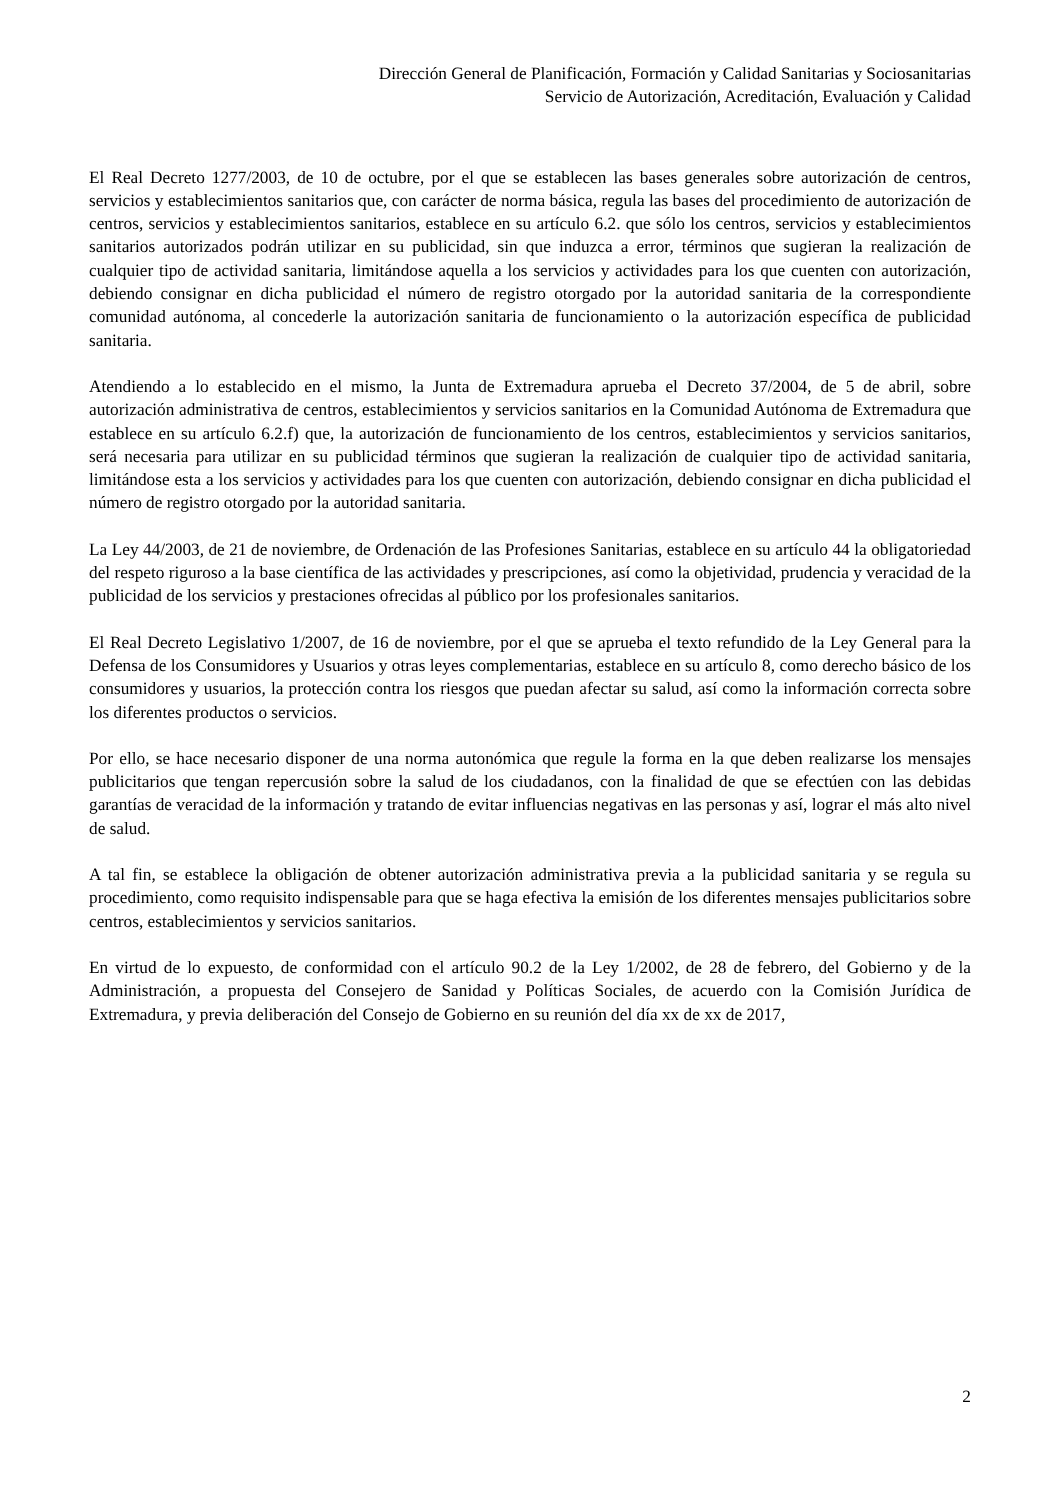Dirección General de Planificación, Formación y Calidad Sanitarias y Sociosanitarias
Servicio de Autorización, Acreditación, Evaluación y Calidad
El Real Decreto 1277/2003, de 10 de octubre, por el que se establecen las bases generales sobre autorización de centros, servicios y establecimientos sanitarios que, con carácter de norma básica, regula las bases del procedimiento de autorización de centros, servicios y establecimientos sanitarios, establece en su artículo 6.2. que sólo los centros, servicios y establecimientos sanitarios autorizados podrán utilizar en su publicidad, sin que induzca a error, términos que sugieran la realización de cualquier tipo de actividad sanitaria, limitándose aquella a los servicios y actividades para los que cuenten con autorización, debiendo consignar en dicha publicidad el número de registro otorgado por la autoridad sanitaria de la correspondiente comunidad autónoma, al concederle la autorización sanitaria de funcionamiento o la autorización específica de publicidad sanitaria.
Atendiendo a lo establecido en el mismo, la Junta de Extremadura aprueba el Decreto 37/2004, de 5 de abril, sobre autorización administrativa de centros, establecimientos y servicios sanitarios en la Comunidad Autónoma de Extremadura que establece en su artículo 6.2.f) que, la autorización de funcionamiento de los centros, establecimientos y servicios sanitarios, será necesaria para utilizar en su publicidad términos que sugieran la realización de cualquier tipo de actividad sanitaria, limitándose esta a los servicios y actividades para los que cuenten con autorización, debiendo consignar en dicha publicidad el número de registro otorgado por la autoridad sanitaria.
La Ley 44/2003, de 21 de noviembre, de Ordenación de las Profesiones Sanitarias, establece en su artículo 44 la obligatoriedad del respeto riguroso a la base científica de las actividades y prescripciones, así como la objetividad, prudencia y veracidad de la publicidad de los servicios y prestaciones ofrecidas al público por los profesionales sanitarios.
El Real Decreto Legislativo 1/2007, de 16 de noviembre, por el que se aprueba el texto refundido de la Ley General para la Defensa de los Consumidores y Usuarios y otras leyes complementarias, establece en su artículo 8, como derecho básico de los consumidores y usuarios, la protección contra los riesgos que puedan afectar su salud, así como la información correcta sobre los diferentes productos o servicios.
Por ello, se hace necesario disponer de una norma autonómica que regule la forma en la que deben realizarse los mensajes publicitarios que tengan repercusión sobre la salud de los ciudadanos, con la finalidad de que se efectúen con las debidas garantías de veracidad de la información y tratando de evitar influencias negativas en las personas y así, lograr el más alto nivel de salud.
A tal fin, se establece la obligación de obtener autorización administrativa previa a la publicidad sanitaria y se regula su procedimiento, como requisito indispensable para que se haga efectiva la emisión de los diferentes mensajes publicitarios sobre centros, establecimientos y servicios sanitarios.
En virtud de lo expuesto, de conformidad con el artículo 90.2 de la Ley 1/2002, de 28 de febrero, del Gobierno y de la Administración, a propuesta del Consejero de Sanidad y Políticas Sociales, de acuerdo con la Comisión Jurídica de Extremadura, y previa deliberación del Consejo de Gobierno en su reunión del día xx de xx de 2017,
2